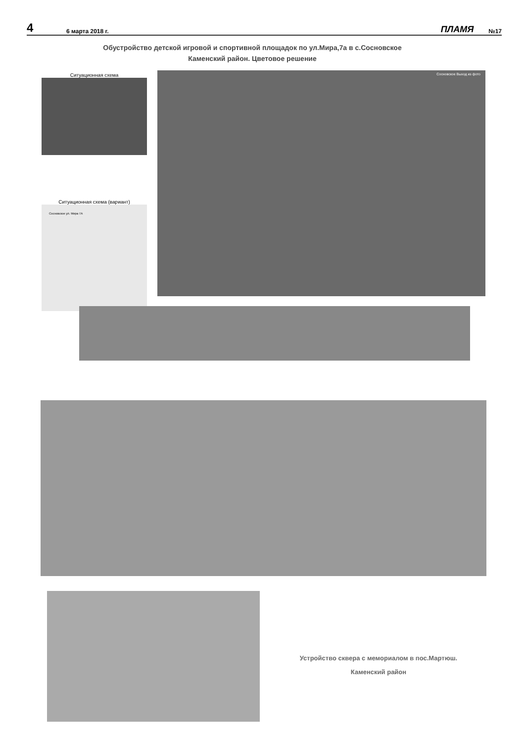4
6 марта 2018 г.
ПЛАМЯ
№17
Обустройство детской игровой и спортивной площадок по ул.Мира,7а в с.Сосновское Каменский район. Цветовое решение
Ситуационная схема
Ситуационная схема (вариант)
Сосновское ул. Мира 7А
Сосновское Выход из фото
Устройство сквера с мемориалом в пос.Мартюш.
Каменский район